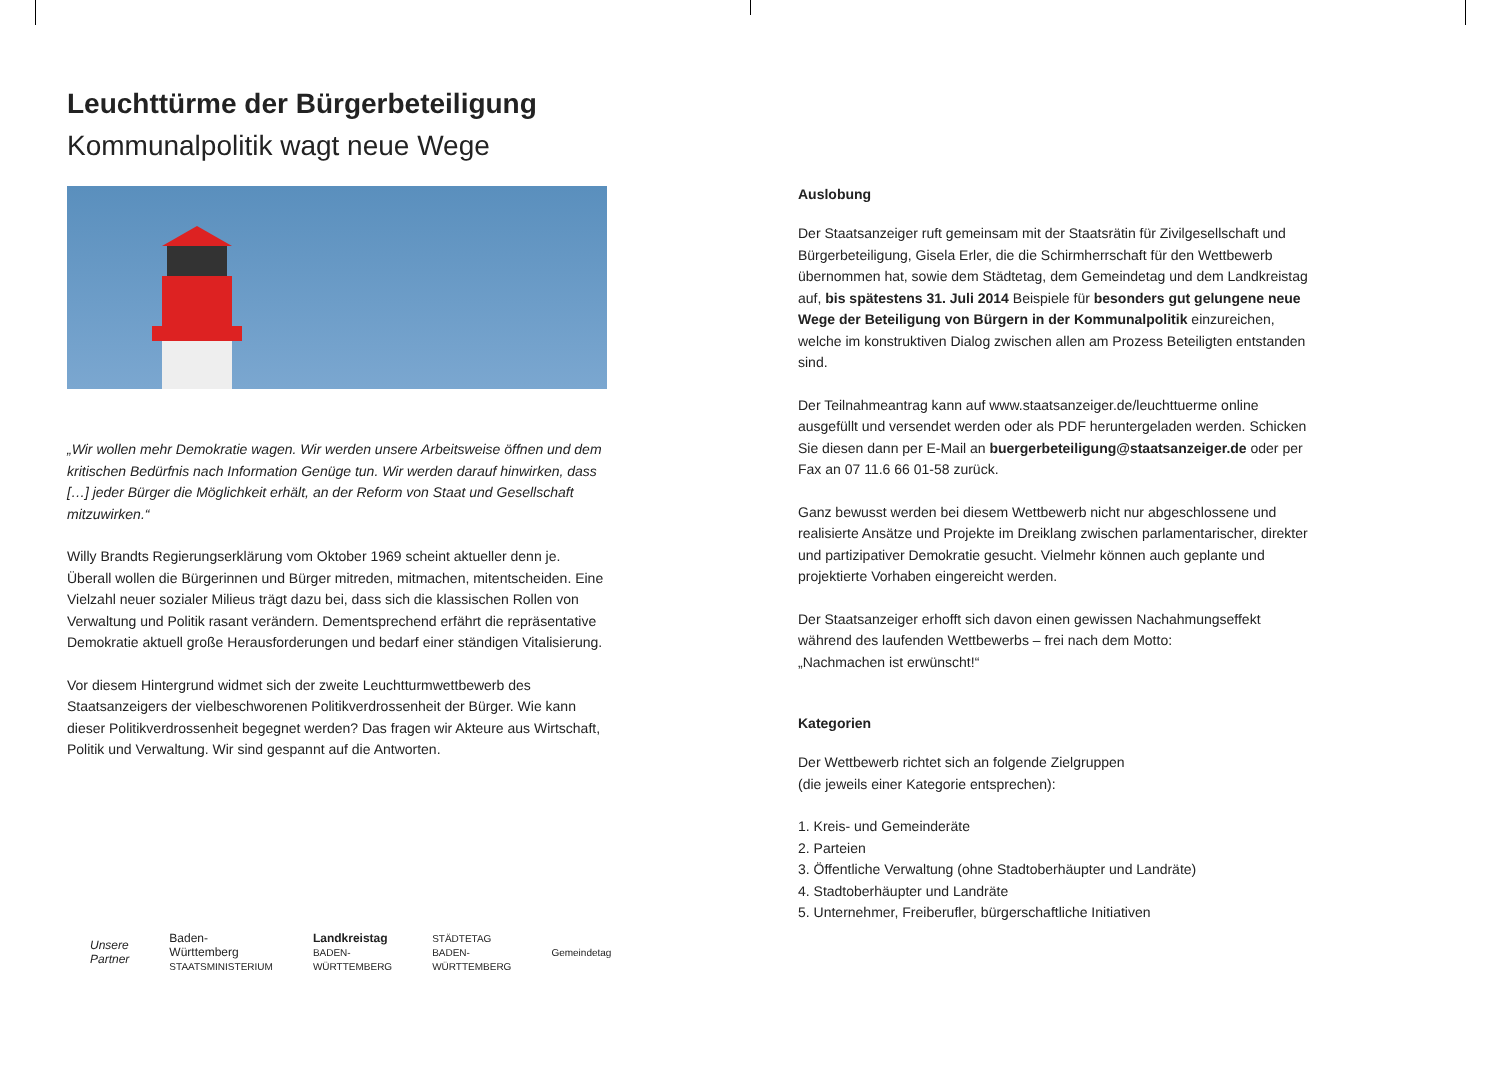Leuchttürme der Bürgerbeteiligung
Kommunalpolitik wagt neue Wege
„Wir wollen mehr Demokratie wagen. Wir werden unsere Arbeitsweise öffnen und dem kritischen Bedürfnis nach Information Genüge tun. Wir werden darauf hinwirken, dass […] jeder Bürger die Möglichkeit erhält, an der Reform von Staat und Gesellschaft mitzuwirken.“
Willy Brandts Regierungserklärung vom Oktober 1969 scheint aktueller denn je. Überall wollen die Bürgerinnen und Bürger mitreden, mitmachen, mitentscheiden. Eine Vielzahl neuer sozialer Milieus trägt dazu bei, dass sich die klassischen Rollen von Verwaltung und Politik rasant verändern. Dementsprechend erfährt die repräsentative Demokratie aktuell große Herausforderungen und bedarf einer ständigen Vitalisierung.
Vor diesem Hintergrund widmet sich der zweite Leuchtturmwettbewerb des Staatsanzeigers der vielbeschworenen Politikverdrossenheit der Bürger. Wie kann dieser Politikverdrossenheit begegnet werden? Das fragen wir Akteure aus Wirtschaft, Politik und Verwaltung. Wir sind gespannt auf die Antworten.
Unsere Partner Baden-Württemberg
STAATSMINISTERIUM Landkreistag
BADEN-WÜRTTEMBERG STÄDTETAG BADEN-WÜRTTEMBERG Gemeindetag
Auslobung
Der Staatsanzeiger ruft gemeinsam mit der Staatsrätin für Zivilgesellschaft und Bürgerbeteiligung, Gisela Erler, die die Schirmherrschaft für den Wettbewerb übernommen hat, sowie dem Städtetag, dem Gemeindetag und dem Landkreistag auf, bis spätestens 31. Juli 2014 Beispiele für besonders gut gelungene neue Wege der Beteiligung von Bürgern in der Kommunalpolitik einzureichen, welche im konstruktiven Dialog zwischen allen am Prozess Beteiligten entstanden sind.
Der Teilnahmeantrag kann auf www.staatsanzeiger.de/leuchttuerme online ausgefüllt und versendet werden oder als PDF heruntergeladen werden. Schicken Sie diesen dann per E-Mail an buergerbeteiligung@staatsanzeiger.de oder per Fax an 07 11.6 66 01-58 zurück.
Ganz bewusst werden bei diesem Wettbewerb nicht nur abgeschlossene und realisierte Ansätze und Projekte im Dreiklang zwischen parlamentarischer, direkter und partizipativer Demokratie gesucht. Vielmehr können auch geplante und projektierte Vorhaben eingereicht werden.
Der Staatsanzeiger erhofft sich davon einen gewissen Nachahmungseffekt während des laufenden Wettbewerbs – frei nach dem Motto:
„Nachmachen ist erwünscht!“
Kategorien
Der Wettbewerb richtet sich an folgende Zielgruppen
(die jeweils einer Kategorie entsprechen):
1. Kreis- und Gemeinderäte
2. Parteien
3. Öffentliche Verwaltung (ohne Stadtoberhäupter und Landräte)
4. Stadtoberhäupter und Landräte
5. Unternehmer, Freiberufler, bürgerschaftliche Initiativen